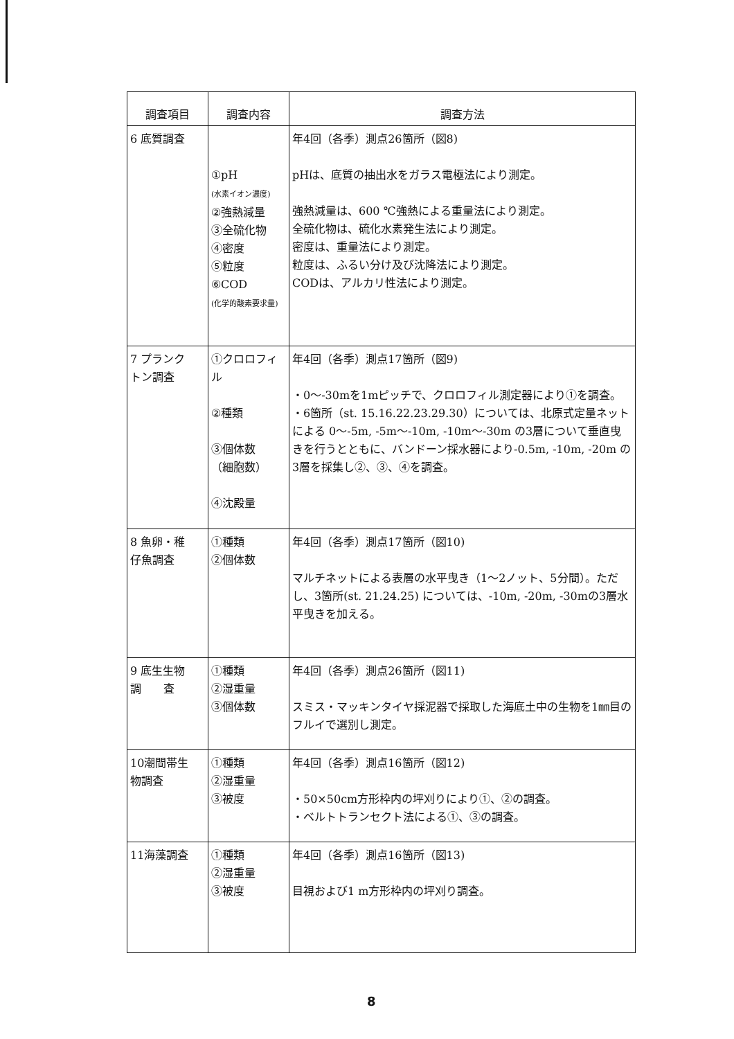| 調査項目 | 調査内容 | 調査方法 |
| --- | --- | --- |
| 6 底質調査 | ①pH (水素イオン濃度) ②強熱減量 ③全硫化物 ④密度 ⑤粒度 ⑥COD (化学的酸素要求量) | 年4回（各季）測点26箇所（図8) pHは、底質の抽出水をガラス電極法により測定。 強熱減量は、600 ℃強熱による重量法により測定。 全硫化物は、硫化水素発生法により測定。 密度は、重量法により測定。 粒度は、ふるい分け及び沈降法により測定。 CODは、アルカリ性法により測定。 |
| 7 プランク トン調査 | ①クロロフィル ②種類 ③個体数 （細胞数） ④沈殿量 | 年4回（各季）測点17箇所（図9) ・0〜-30mを1mピッチで、クロロフィル測定器により①を調査。 ・6箇所（st. 15.16.22.23.29.30）については、北原式定量ネットによる 0〜-5m, -5m〜-10m, -10m〜-30m の3層について垂直曳きを行うとともに、バンドーン採水器により-0.5m, -10m, -20m の3層を採集し②、③、④を調査。 |
| 8 魚卵・稚 仔魚調査 | ①種類 ②個体数 | 年4回（各季）測点17箇所（図10) マルチネットによる表層の水平曳き（1〜2ノット、5分間）。ただし、3箇所(st. 21.24.25) については、-10m, -20m, -30mの3層水平曳きを加える。 |
| 9 底生生物 調 査 | ①種類 ②湿重量 ③個体数 | 年4回（各季）測点26箇所（図11) スミス・マッキンタイヤ採泥器で採取した海底土中の生物を1㎜目のフルイで選別し測定。 |
| 10潮間帯生 物調査 | ①種類 ②湿重量 ③被度 | 年4回（各季）測点16箇所（図12) ・50×50cm方形枠内の坪刈りにより①、②の調査。 ・ベルトトランセクト法による①、③の調査。 |
| 11海藻調査 | ①種類 ②湿重量 ③被度 | 年4回（各季）測点16箇所（図13) 目視および1 m方形枠内の坪刈り調査。 |
8